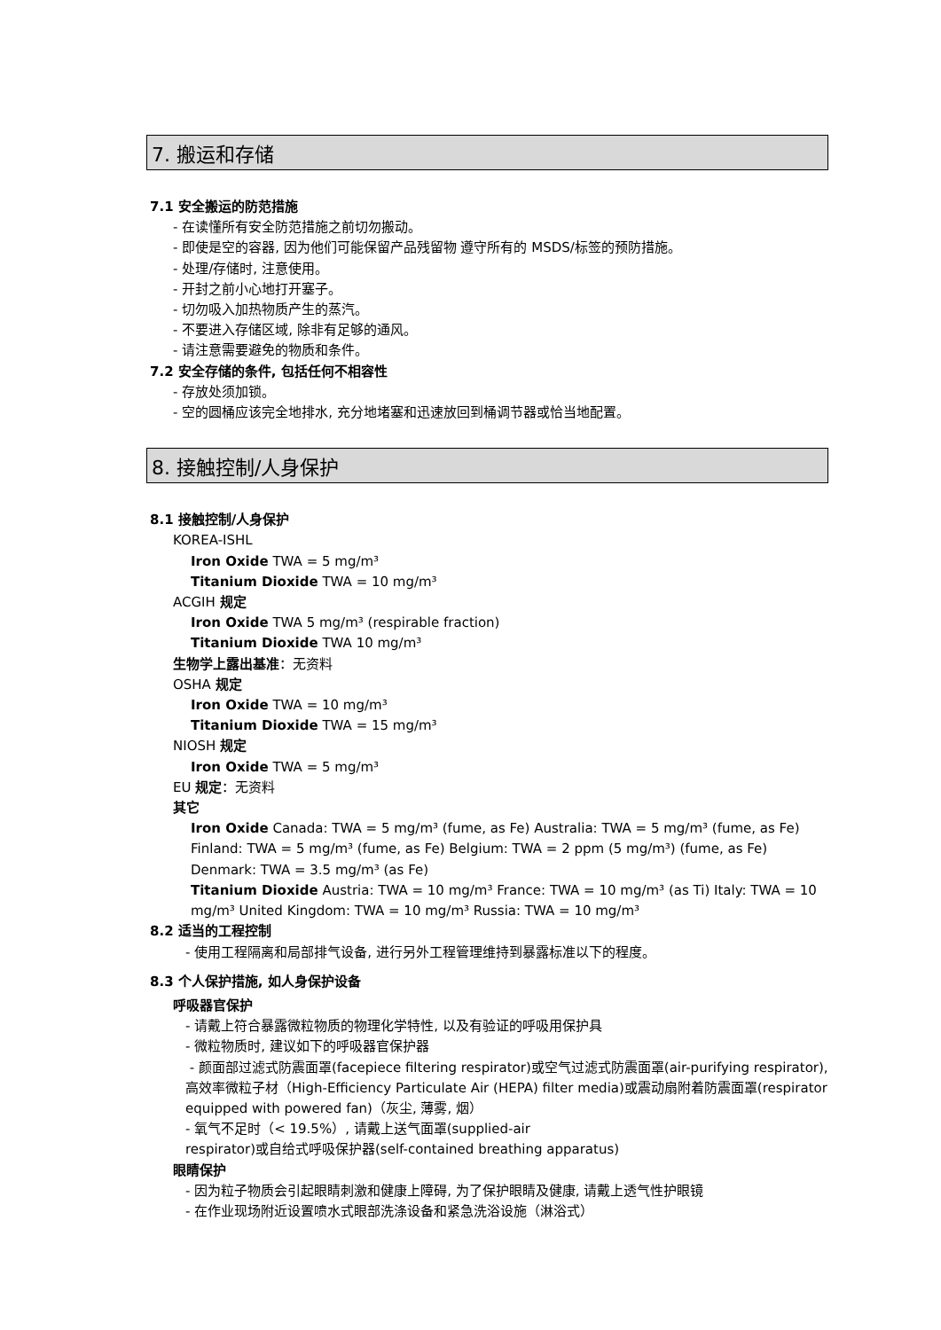7. 搬运和存储
7.1 安全搬运的防范措施
- 在读懂所有安全防范措施之前切勿搬动。
- 即使是空的容器, 因为他们可能保留产品残留物 遵守所有的 MSDS/标签的预防措施。
- 处理/存储时, 注意使用。
- 开封之前小心地打开塞子。
- 切勿吸入加热物质产生的蒸汽。
- 不要进入存储区域, 除非有足够的通风。
- 请注意需要避免的物质和条件。
7.2 安全存储的条件, 包括任何不相容性
- 存放处须加锁。
- 空的圆桶应该完全地排水, 充分地堵塞和迅速放回到桶调节器或恰当地配置。
8. 接触控制/人身保护
8.1 接触控制/人身保护
KOREA-ISHL
Iron Oxide TWA = 5 mg/m³
Titanium Dioxide TWA = 10 mg/m³
ACGIH 规定
Iron Oxide TWA 5 mg/m³ (respirable fraction)
Titanium Dioxide TWA 10 mg/m³
生物学上露出基准：无资料
OSHA 规定
Iron Oxide TWA = 10 mg/m³
Titanium Dioxide TWA = 15 mg/m³
NIOSH 规定
Iron Oxide TWA = 5 mg/m³
EU 规定：无资料
其它
Iron Oxide Canada: TWA = 5 mg/m³ (fume, as Fe) Australia: TWA = 5 mg/m³ (fume, as Fe) Finland: TWA = 5 mg/m³ (fume, as Fe) Belgium: TWA = 2 ppm (5 mg/m³) (fume, as Fe) Denmark: TWA = 3.5 mg/m³ (as Fe)
Titanium Dioxide Austria: TWA = 10 mg/m³ France: TWA = 10 mg/m³ (as Ti) Italy: TWA = 10 mg/m³ United Kingdom: TWA = 10 mg/m³ Russia: TWA = 10 mg/m³
8.2 适当的工程控制
- 使用工程隔离和局部排气设备, 进行另外工程管理维持到暴露标准以下的程度。
8.3 个人保护措施, 如人身保护设备
呼吸器官保护
- 请戴上符合暴露微粒物质的物理化学特性, 以及有验证的呼吸用保护具
- 微粒物质时, 建议如下的呼吸器官保护器
- 颜面部过滤式防震面罩(facepiece filtering respirator)或空气过滤式防震面罩(air-purifying respirator), 高效率微粒子材（High-Efficiency Particulate Air (HEPA) filter media)或震动扇附着防震面罩(respirator equipped with powered fan)（灰尘, 薄雾, 烟）
- 氧气不足时（< 19.5%）, 请戴上送气面罩(supplied-air
respirator)或自给式呼吸保护器(self-contained breathing apparatus)
眼睛保护
- 因为粒子物质会引起眼睛刺激和健康上障碍, 为了保护眼睛及健康, 请戴上透气性护眼镜
- 在作业现场附近设置喷水式眼部洗涤设备和紧急洗浴设施（淋浴式）